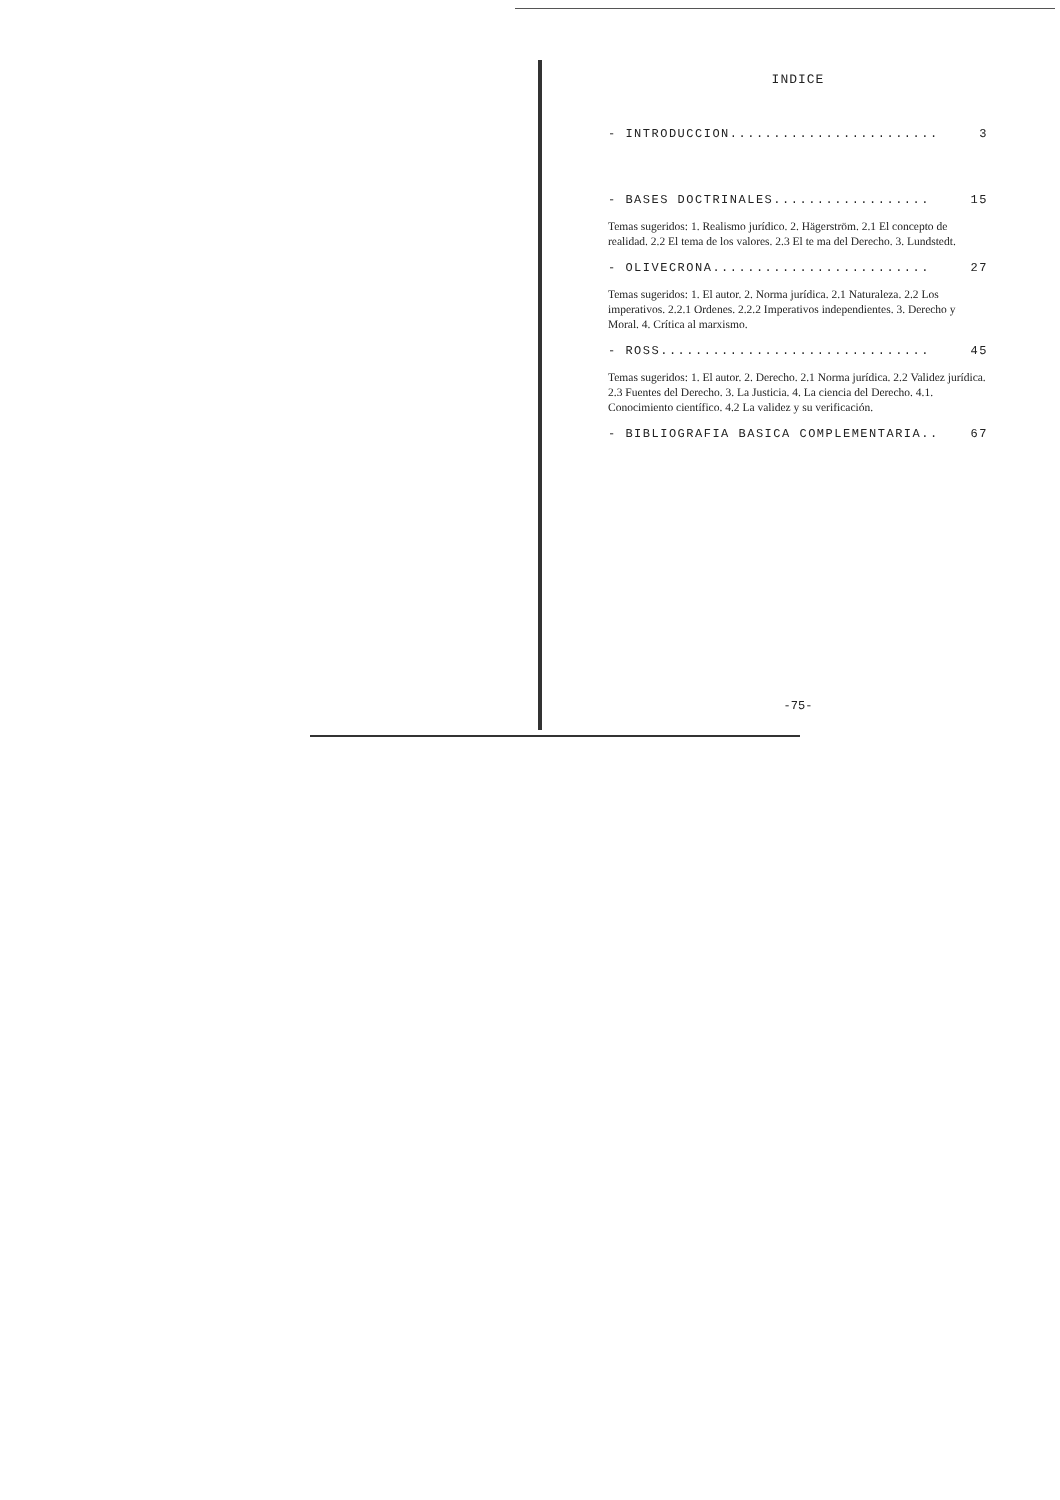INDICE
- INTRODUCCION........................ 3
- BASES DOCTRINALES.................. 15
Temas sugeridos: 1. Realismo jurídico. 2. Hägerström. 2.1 El concepto de realidad. 2.2 El tema de los valores. 2.3 El te ma del Derecho. 3. Lundstedt.
- OLIVECRONA......................... 27
Temas sugeridos: 1. El autor. 2. Norma jurídica. 2.1 Naturaleza. 2.2 Los imperativos. 2.2.1 Ordenes. 2.2.2 Imperativos independientes. 3. Derecho y Moral. 4. Crítica al marxismo.
- ROSS............................... 45
Temas sugeridos: 1. El autor. 2. Derecho. 2.1 Norma jurídica. 2.2 Validez jurídica. 2.3 Fuentes del Derecho. 3. La Justicia. 4. La ciencia del Derecho. 4.1. Conocimiento científico. 4.2 La validez y su verificación.
- BIBLIOGRAFIA BASICA COMPLEMENTARIA.. 67
-75-